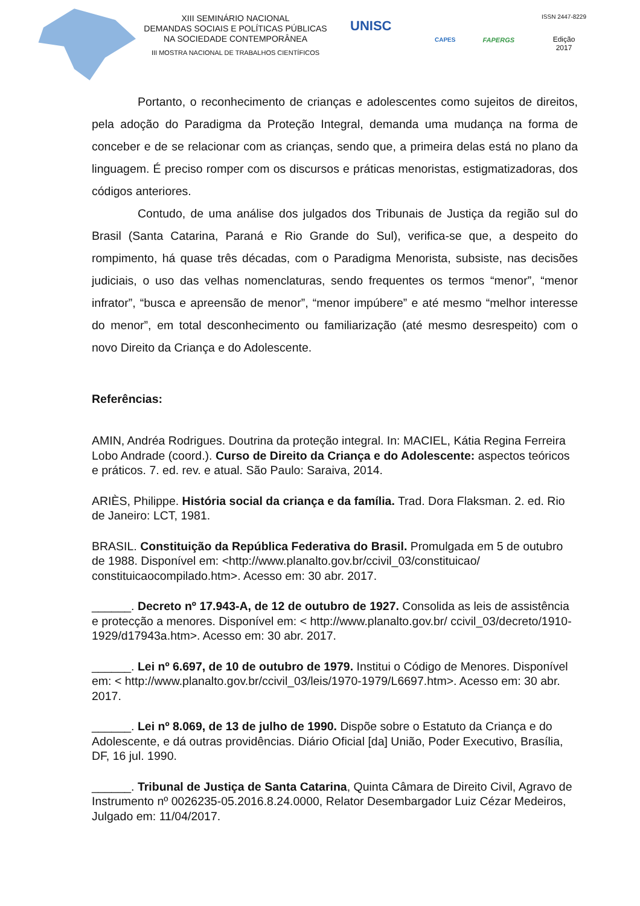XIII SEMINÁRIO NACIONAL
DEMANDAS SOCIAIS E POLÍTICAS PÚBLICAS
NA SOCIEDADE CONTEMPORÂNEA
III MOSTRA NACIONAL DE TRABALHOS CIENTÍFICOS
UNISC
CAPES FAPERGS
ISSN 2447-8229
Edição
2017
Portanto, o reconhecimento de crianças e adolescentes como sujeitos de direitos, pela adoção do Paradigma da Proteção Integral, demanda uma mudança na forma de conceber e de se relacionar com as crianças, sendo que, a primeira delas está no plano da linguagem. É preciso romper com os discursos e práticas menoristas, estigmatizadoras, dos códigos anteriores.
Contudo, de uma análise dos julgados dos Tribunais de Justiça da região sul do Brasil (Santa Catarina, Paraná e Rio Grande do Sul), verifica-se que, a despeito do rompimento, há quase três décadas, com o Paradigma Menorista, subsiste, nas decisões judiciais, o uso das velhas nomenclaturas, sendo frequentes os termos “menor”, “menor infrator”, “busca e apreensão de menor”, “menor impúbere” e até mesmo “melhor interesse do menor”, em total desconhecimento ou familiarização (até mesmo desrespeito) com o novo Direito da Criança e do Adolescente.
Referências:
AMIN, Andréa Rodrigues. Doutrina da proteção integral. In: MACIEL, Kátia Regina Ferreira Lobo Andrade (coord.). Curso de Direito da Criança e do Adolescente: aspectos teóricos e práticos. 7. ed. rev. e atual. São Paulo: Saraiva, 2014.
ARIÈS, Philippe. História social da criança e da família. Trad. Dora Flaksman. 2. ed. Rio de Janeiro: LCT, 1981.
BRASIL. Constituição da República Federativa do Brasil. Promulgada em 5 de outubro de 1988. Disponível em: <http://www.planalto.gov.br/ccivil_03/constituicao/ constituicaocompilado.htm>. Acesso em: 30 abr. 2017.
______. Decreto nº 17.943-A, de 12 de outubro de 1927. Consolida as leis de assistência e protecção a menores. Disponível em: < http://www.planalto.gov.br/ ccivil_03/decreto/1910-1929/d17943a.htm>. Acesso em: 30 abr. 2017.
______. Lei nº 6.697, de 10 de outubro de 1979. Institui o Código de Menores. Disponível em: < http://www.planalto.gov.br/ccivil_03/leis/1970-1979/L6697.htm>. Acesso em: 30 abr. 2017.
______. Lei nº 8.069, de 13 de julho de 1990. Dispõe sobre o Estatuto da Criança e do Adolescente, e dá outras providências. Diário Oficial [da] União, Poder Executivo, Brasília, DF, 16 jul. 1990.
______. Tribunal de Justiça de Santa Catarina, Quinta Câmara de Direito Civil, Agravo de Instrumento nº 0026235-05.2016.8.24.0000, Relator Desembargador Luiz Cézar Medeiros, Julgado em: 11/04/2017.